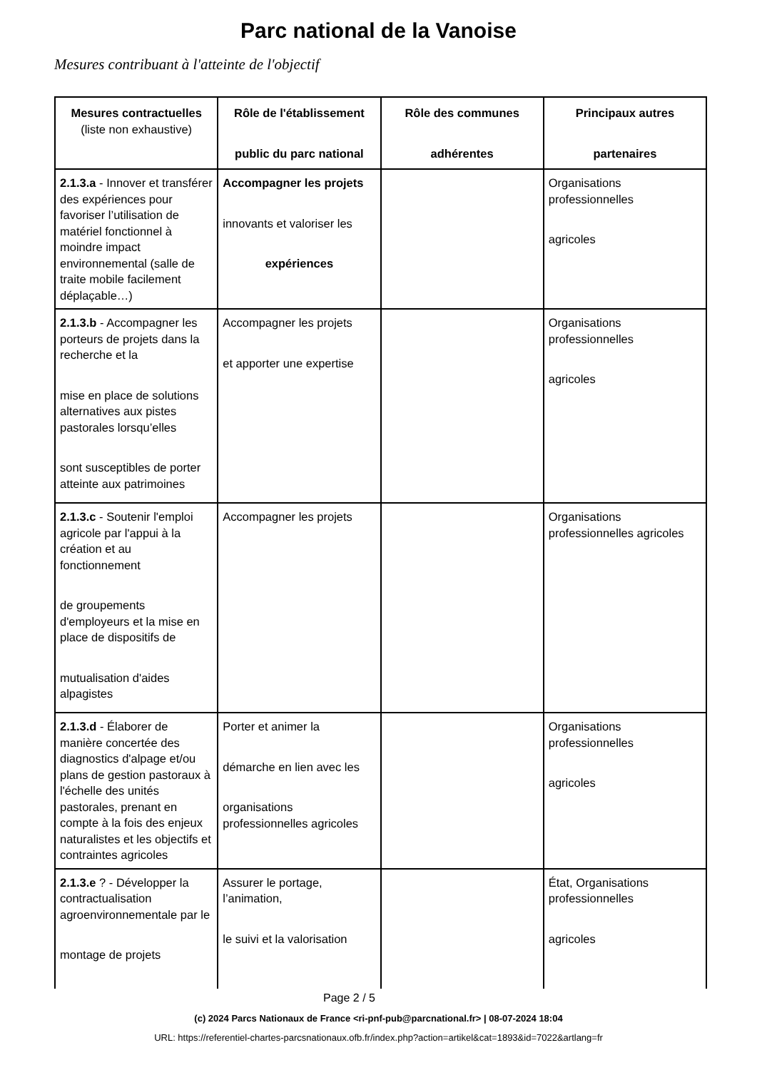Parc national de la Vanoise
Mesures contribuant à l'atteinte de l'objectif
| Mesures contractuelles (liste non exhaustive) | Rôle de l'établissement public du parc national | Rôle des communes adhérentes | Principaux autres partenaires |
| --- | --- | --- | --- |
| 2.1.3.a - Innover et transférer des expériences pour favoriser l’utilisation de matériel fonctionnel à moindre impact environnemental (salle de traite mobile facilement déplaçable…) | Accompagner les projets innovants et valoriser les expériences | | Organisations professionnelles agricoles |
| 2.1.3.b - Accompagner les porteurs de projets dans la recherche et la mise en place de solutions alternatives aux pistes pastorales lorsqu’elles sont susceptibles de porter atteinte aux patrimoines | Accompagner les projets et apporter une expertise | | Organisations professionnelles agricoles |
| 2.1.3.c - Soutenir l'emploi agricole par l'appui à la création et au fonctionnement de groupements d'employeurs et la mise en place de dispositifs de mutualisation d'aides alpagistes | Accompagner les projets | | Organisations professionnelles agricoles |
| 2.1.3.d - Élaborer de manière concertée des diagnostics d'alpage et/ou plans de gestion pastoraux à l'échelle des unités pastorales, prenant en compte à la fois des enjeux naturalistes et les objectifs et contraintes agricoles | Porter et animer la démarche en lien avec les organisations professionnelles agricoles | | Organisations professionnelles agricoles |
| 2.1.3.e ? - Développer la contractualisation agroenvironnementale par le montage de projets | Assurer le portage, l’animation, le suivi et la valorisation | | État, Organisations professionnelles agricoles |
Page 2 / 5
(c) 2024 Parcs Nationaux de France <ri-pnf-pub@parcnational.fr> | 08-07-2024 18:04
URL: https://referentiel-chartes-parcsnationaux.ofb.fr/index.php?action=artikel&cat=1893&id=7022&artlang=fr